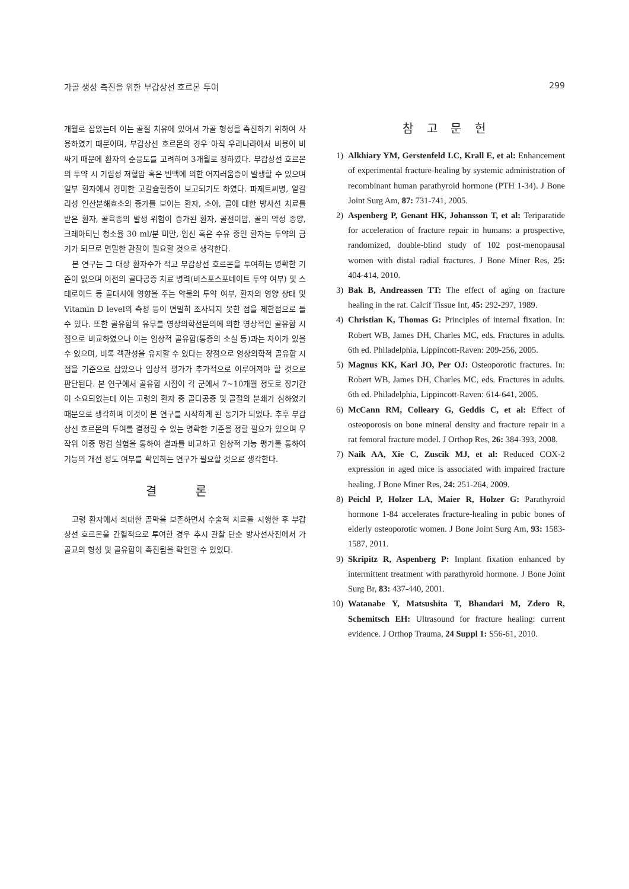가골 생성 촉진을 위한 부갑상선 호르몬 투여 299
개월로 잡았는데 이는 골절 치유에 있어서 가골 형성을 촉진하기 위하여 사용하였기 때문이며, 부갑상선 호르몬의 경우 아직 우리나라에서 비용이 비싸기 때문에 환자의 순응도를 고려하여 3개월로 정하였다. 부갑상선 호르몬의 투약 시 기립성 저혈압 혹은 빈맥에 의한 어지러움증이 발생할 수 있으며 일부 환자에서 경미한 고칼슘혈증이 보고되기도 하였다. 파제트씨병, 알칼리성 인산분해효소의 증가를 보이는 환자, 소아, 골에 대한 방사선 치료를 받은 환자, 골육종의 발생 위험이 증가된 환자, 골전이암, 골의 악성 종양, 크레아티닌 청소율 30 ml/분 미만, 임신 혹은 수유 중인 환자는 투약의 금기가 되므로 면밀한 관찰이 필요할 것으로 생각한다.
본 연구는 그 대상 환자수가 적고 부갑상선 호르몬을 투여하는 명확한 기준이 없으며 이전의 골다공증 치료 병력(비스포스포네이트 투약 여부) 및 스테로이드 등 골대사에 영향을 주는 약물의 투약 여부, 환자의 영양 상태 및 Vitamin D level의 측정 등이 면밀히 조사되지 못한 점을 제한점으로 들 수 있다. 또한 골유합의 유무를 영상의학전문의에 의한 영상적인 골유합 시점으로 비교하였으나 이는 임상적 골유합(통증의 소실 등)과는 차이가 있을 수 있으며, 비록 객관성을 유지할 수 있다는 장점으로 영상의학적 골유합 시점을 기준으로 삼았으나 임상적 평가가 추가적으로 이루어져야 할 것으로 판단된다. 본 연구에서 골유합 시점이 각 군에서 7∼10개월 정도로 장기간이 소요되었는데 이는 고령의 환자 중 골다공증 및 골절의 분쇄가 심하였기 때문으로 생각하며 이것이 본 연구를 시작하게 된 동기가 되었다. 추후 부갑상선 호르몬의 투여를 결정할 수 있는 명확한 기준을 정할 필요가 있으며 무작위 이중 맹검 실험을 통하여 결과를 비교하고 임상적 기능 평가를 통하여 기능의 개선 정도 여부를 확인하는 연구가 필요할 것으로 생각한다.
결 론
고령 환자에서 최대한 골막을 보존하면서 수술적 치료를 시행한 후 부갑상선 호르몬을 간헐적으로 투여한 경우 추시 관찰 단순 방사선사진에서 가골교의 형성 및 골유합이 촉진됨을 확인할 수 있었다.
참 고 문 헌
1) Alkhiary YM, Gerstenfeld LC, Krall E, et al: Enhancement of experimental fracture-healing by systemic administration of recombinant human parathyroid hormone (PTH 1-34). J Bone Joint Surg Am, 87: 731-741, 2005.
2) Aspenberg P, Genant HK, Johansson T, et al: Teriparatide for acceleration of fracture repair in humans: a prospective, randomized, double-blind study of 102 post-menopausal women with distal radial fractures. J Bone Miner Res, 25: 404-414, 2010.
3) Bak B, Andreassen TT: The effect of aging on fracture healing in the rat. Calcif Tissue Int, 45: 292-297, 1989.
4) Christian K, Thomas G: Principles of internal fixation. In: Robert WB, James DH, Charles MC, eds. Fractures in adults. 6th ed. Philadelphia, Lippincott-Raven: 209-256, 2005.
5) Magnus KK, Karl JO, Per OJ: Osteoporotic fractures. In: Robert WB, James DH, Charles MC, eds. Fractures in adults. 6th ed. Philadelphia, Lippincott-Raven: 614-641, 2005.
6) McCann RM, Colleary G, Geddis C, et al: Effect of osteoporosis on bone mineral density and fracture repair in a rat femoral fracture model. J Orthop Res, 26: 384-393, 2008.
7) Naik AA, Xie C, Zuscik MJ, et al: Reduced COX-2 expression in aged mice is associated with impaired fracture healing. J Bone Miner Res, 24: 251-264, 2009.
8) Peichl P, Holzer LA, Maier R, Holzer G: Parathyroid hormone 1-84 accelerates fracture-healing in pubic bones of elderly osteoporotic women. J Bone Joint Surg Am, 93: 1583-1587, 2011.
9) Skripitz R, Aspenberg P: Implant fixation enhanced by intermittent treatment with parathyroid hormone. J Bone Joint Surg Br, 83: 437-440, 2001.
10) Watanabe Y, Matsushita T, Bhandari M, Zdero R, Schemitsch EH: Ultrasound for fracture healing: current evidence. J Orthop Trauma, 24 Suppl 1: S56-61, 2010.